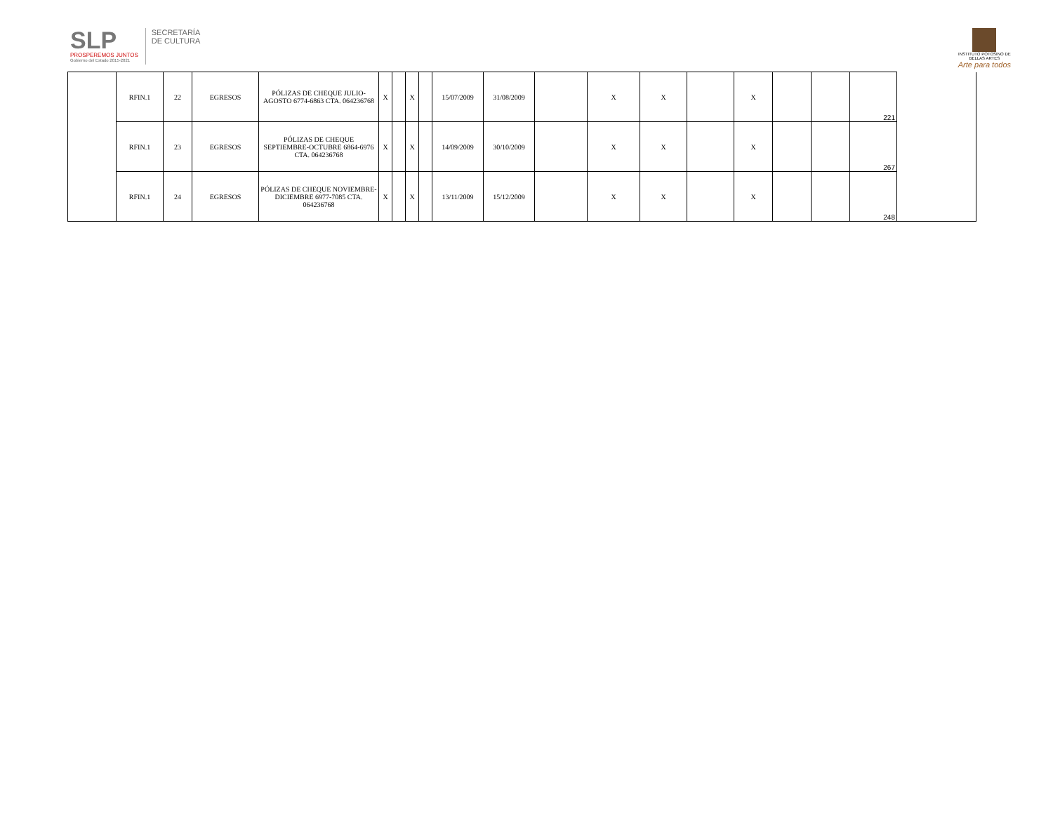SLP
PROSPEREMOS JUNTOS
Gobierno del Estado 2015-2021
SECRETARÍA
DE CULTURA
INSTITUTO POTOSINO DE
BELLAS ARTES
Arte para todos
| | RFIN.1 | 22 | EGRESOS | PÓLIZAS DE CHEQUE JULIO-AGOSTO 6774-6863 CTA. 064236768 | X | | X | | 15/07/2009 | 31/08/2009 | | X | X | | X | | | 221 | |
| | RFIN.1 | 23 | EGRESOS | PÓLIZAS DE CHEQUE SEPTIEMBRE-OCTUBRE 6864-6976 CTA. 064236768 | X | | X | | 14/09/2009 | 30/10/2009 | | X | X | | X | | | 267 | |
| | RFIN.1 | 24 | EGRESOS | PÓLIZAS DE CHEQUE NOVIEMBRE-DICIEMBRE 6977-7085 CTA. 064236768 | X | | X | | 13/11/2009 | 15/12/2009 | | X | X | | X | | | 248 | |